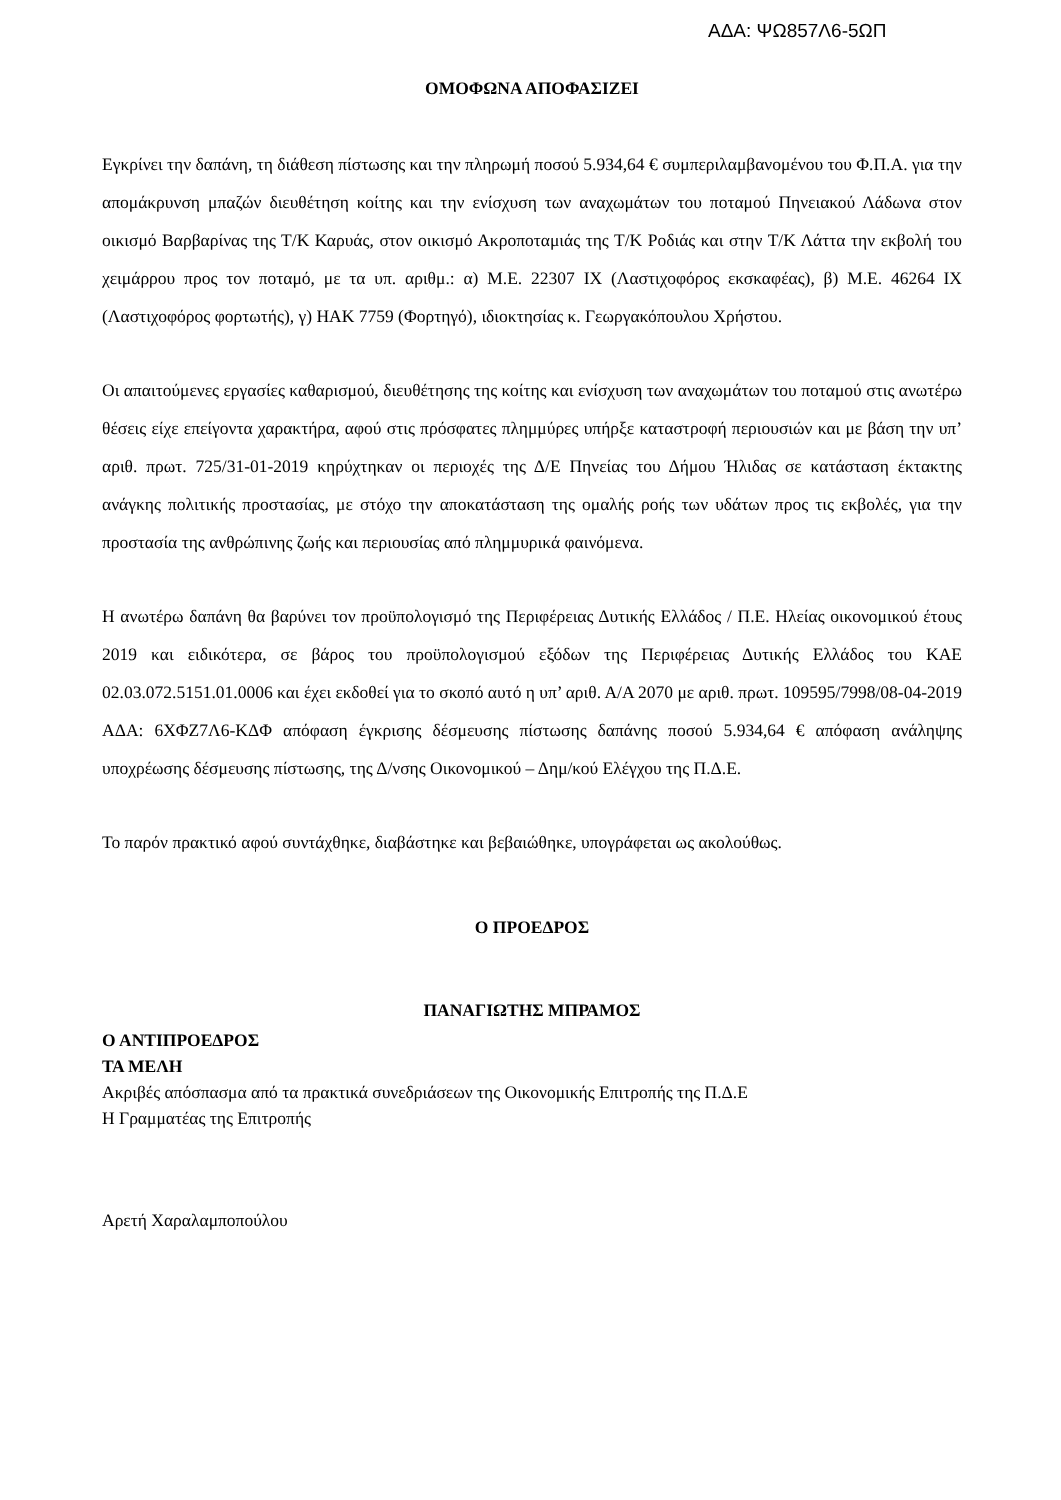ΑΔΑ: ΨΩ857Λ6-5ΩΠ
ΟΜΟΦΩΝΑ ΑΠΟΦΑΣΙΖΕΙ
Εγκρίνει την δαπάνη, τη διάθεση πίστωσης και την πληρωμή ποσού 5.934,64 € συμπεριλαμβανομένου του Φ.Π.Α. για την απομάκρυνση μπαζών διευθέτηση κοίτης και την ενίσχυση των αναχωμάτων του ποταμού Πηνειακού Λάδωνα στον οικισμό Βαρβαρίνας της Τ/Κ Καρυάς, στον οικισμό Ακροποταμιάς της Τ/Κ Ροδιάς και στην Τ/Κ Λάττα την εκβολή του χειμάρρου προς τον ποταμό, με τα υπ. αριθμ.: α) Μ.Ε. 22307 ΙΧ (Λαστιχοφόρος εκσκαφέας), β) Μ.Ε. 46264 ΙΧ (Λαστιχοφόρος φορτωτής), γ) ΗΑΚ 7759 (Φορτηγό), ιδιοκτησίας κ. Γεωργακόπουλου Χρήστου.
Οι απαιτούμενες εργασίες καθαρισμού, διευθέτησης της κοίτης και ενίσχυση των αναχωμάτων του ποταμού στις ανωτέρω θέσεις είχε επείγοντα χαρακτήρα, αφού στις πρόσφατες πλημμύρες υπήρξε καταστροφή περιουσιών και με βάση την υπ’ αριθ. πρωτ. 725/31-01-2019 κηρύχτηκαν οι περιοχές της Δ/Ε Πηνείας του Δήμου Ήλιδας σε κατάσταση έκτακτης ανάγκης πολιτικής προστασίας, με στόχο την αποκατάσταση της ομαλής ροής των υδάτων προς τις εκβολές, για την προστασία της ανθρώπινης ζωής και περιουσίας από πλημμυρικά φαινόμενα.
Η ανωτέρω δαπάνη θα βαρύνει τον προϋπολογισμό της Περιφέρειας Δυτικής Ελλάδος / Π.Ε. Ηλείας οικονομικού έτους 2019 και ειδικότερα, σε βάρος του προϋπολογισμού εξόδων της Περιφέρειας Δυτικής Ελλάδος του ΚΑΕ 02.03.072.5151.01.0006 και έχει εκδοθεί για το σκοπό αυτό η υπ’ αριθ. Α/Α 2070 με αριθ. πρωτ. 109595/7998/08-04-2019 ΑΔΑ: 6ΧΦΖ7Λ6-ΚΔΦ απόφαση έγκρισης δέσμευσης πίστωσης δαπάνης ποσού 5.934,64 € απόφαση ανάληψης υποχρέωσης δέσμευσης πίστωσης, της Δ/νσης Οικονομικού – Δημ/κού Ελέγχου της Π.Δ.Ε.
Το παρόν πρακτικό αφού συντάχθηκε, διαβάστηκε και βεβαιώθηκε, υπογράφεται ως ακολούθως.
Ο ΠΡΟΕΔΡΟΣ
ΠΑΝΑΓΙΩΤΗΣ ΜΠΡΑΜΟΣ
Ο ΑΝΤΙΠΡΟΕΔΡΟΣ
ΤΑ ΜΕΛΗ
Ακριβές απόσπασμα από τα πρακτικά συνεδριάσεων της Οικονομικής Επιτροπής της Π.Δ.Ε
Η Γραμματέας της Επιτροπής
Αρετή Χαραλαμποπούλου